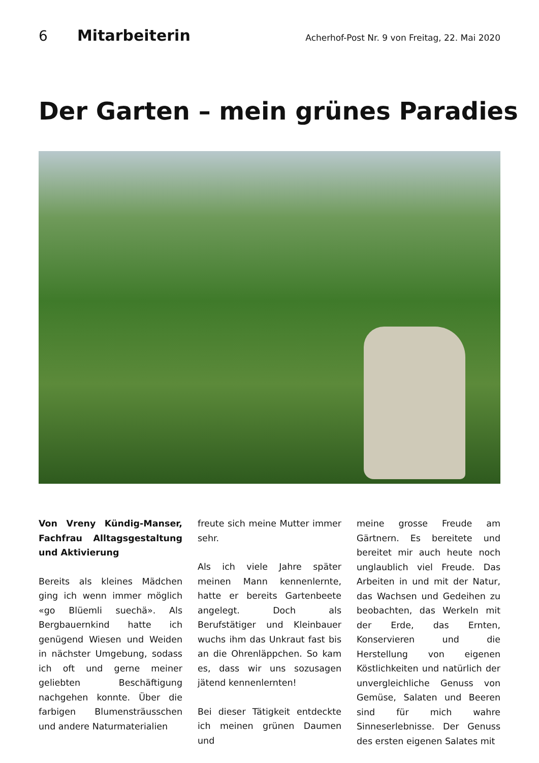6 Mitarbeiterin Acherhof-Post Nr. 9 von Freitag, 22. Mai 2020
Der Garten – mein grünes Paradies
Von Vreny Kündig-Manser, Fachfrau Alltagsgestaltung und Aktivierung
Bereits als kleines Mädchen ging ich wenn immer möglich «go Blüemli suechä». Als Bergbauernkind hatte ich genügend Wiesen und Weiden in nächster Umgebung, sodass ich oft und gerne meiner geliebten Beschäftigung nachgehen konnte. Über die farbigen Blumensträusschen und andere Naturmaterialien
freute sich meine Mutter immer sehr.
Als ich viele Jahre später meinen Mann kennenlernte, hatte er bereits Gartenbeete angelegt. Doch als Berufstätiger und Kleinbauer wuchs ihm das Unkraut fast bis an die Ohrenläppchen. So kam es, dass wir uns sozusagen jätend kennenlernten!
Bei dieser Tätigkeit entdeckte ich meinen grünen Daumen und
meine grosse Freude am Gärtnern. Es bereitete und bereitet mir auch heute noch unglaublich viel Freude. Das Arbeiten in und mit der Natur, das Wachsen und Gedeihen zu beobachten, das Werkeln mit der Erde, das Ernten, Konservieren und die Herstellung von eigenen Köstlichkeiten und natürlich der unvergleichliche Genuss von Gemüse, Salaten und Beeren sind für mich wahre Sinneserlebnisse. Der Genuss des ersten eigenen Salates mit